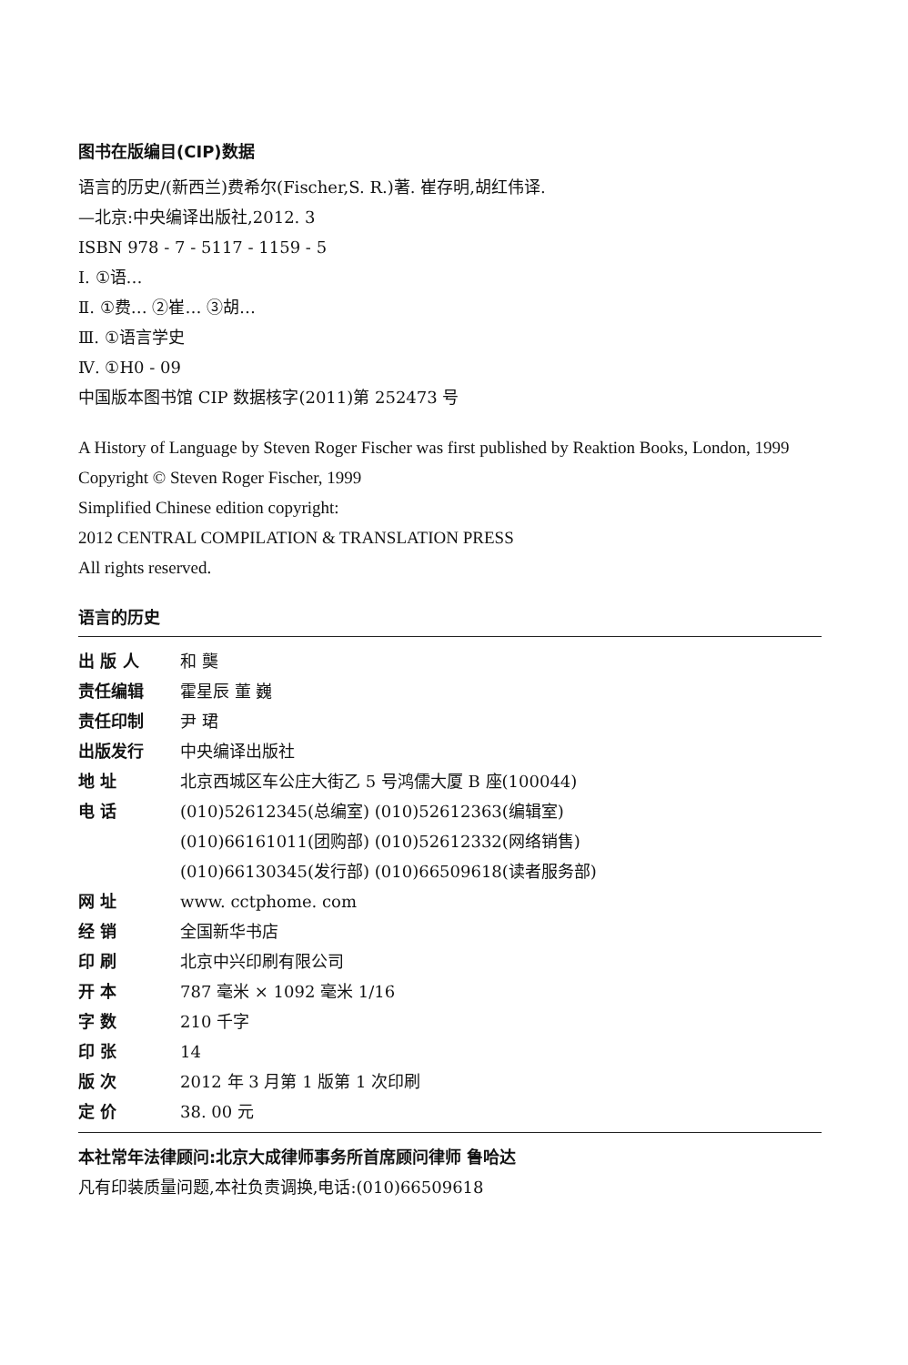图书在版编目(CIP)数据
语言的历史/(新西兰)费希尔(Fischer,S. R.)著. 崔存明,胡红伟译.
—北京:中央编译出版社,2012. 3
ISBN 978 - 7 - 5117 - 1159 - 5
Ⅰ. ①语…
Ⅱ. ①费… ②崔… ③胡…
Ⅲ. ①语言学史
Ⅳ. ①H0 - 09
中国版本图书馆 CIP 数据核字(2011)第 252473 号
A History of Language by Steven Roger Fischer was first published by Reaktion Books, London, 1999
Copyright © Steven Roger Fischer, 1999
Simplified Chinese edition copyright:
2012 CENTRAL COMPILATION & TRANSLATION PRESS
All rights reserved.
语言的历史
| 出 版 人 | 和 龑 |
| 责任编辑 | 霍星辰 董 巍 |
| 责任印制 | 尹 珺 |
| 出版发行 | 中央编译出版社 |
| 地 址 | 北京西城区车公庄大街乙 5 号鸿儒大厦 B 座(100044) |
| 电 话 | (010)52612345(总编室) (010)52612363(编辑室) (010)66161011(团购部) (010)52612332(网络销售) (010)66130345(发行部) (010)66509618(读者服务部) |
| 网 址 | www. cctphome. com |
| 经 销 | 全国新华书店 |
| 印 刷 | 北京中兴印刷有限公司 |
| 开 本 | 787 毫米 × 1092 毫米 1/16 |
| 字 数 | 210 千字 |
| 印 张 | 14 |
| 版 次 | 2012 年 3 月第 1 版第 1 次印刷 |
| 定 价 | 38. 00 元 |
本社常年法律顾问:北京大成律师事务所首席顾问律师 鲁哈达
凡有印装质量问题,本社负责调换,电话:(010)66509618